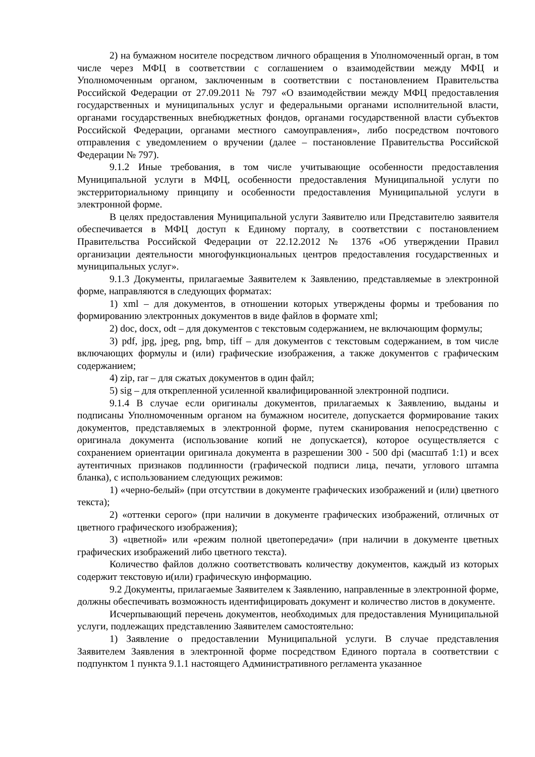2) на бумажном носителе посредством личного обращения в Уполномоченный орган, в том числе через МФЦ в соответствии с соглашением о взаимодействии между МФЦ и Уполномоченным органом, заключенным в соответствии с постановлением Правительства Российской Федерации от 27.09.2011 № 797 «О взаимодействии между МФЦ предоставления государственных и муниципальных услуг и федеральными органами исполнительной власти, органами государственных внебюджетных фондов, органами государственной власти субъектов Российской Федерации, органами местного самоуправления», либо посредством почтового отправления с уведомлением о вручении (далее – постановление Правительства Российской Федерации № 797).
9.1.2 Иные требования, в том числе учитывающие особенности предоставления Муниципальной услуги в МФЦ, особенности предоставления Муниципальной услуги по экстерриториальному принципу и особенности предоставления Муниципальной услуги в электронной форме.
В целях предоставления Муниципальной услуги Заявителю или Представителю заявителя обеспечивается в МФЦ доступ к Единому порталу, в соответствии с постановлением Правительства Российской Федерации от 22.12.2012 № 1376 «Об утверждении Правил организации деятельности многофункциональных центров предоставления государственных и муниципальных услуг».
9.1.3 Документы, прилагаемые Заявителем к Заявлению, представляемые в электронной форме, направляются в следующих форматах:
1) xml – для документов, в отношении которых утверждены формы и требования по формированию электронных документов в виде файлов в формате xml;
2) doc, docx, odt – для документов с текстовым содержанием, не включающим формулы;
3) pdf, jpg, jpeg, png, bmp, tiff – для документов с текстовым содержанием, в том числе включающих формулы и (или) графические изображения, а также документов с графическим содержанием;
4) zip, rar – для сжатых документов в один файл;
5) sig – для открепленной усиленной квалифицированной электронной подписи.
9.1.4 В случае если оригиналы документов, прилагаемых к Заявлению, выданы и подписаны Уполномоченным органом на бумажном носителе, допускается формирование таких документов, представляемых в электронной форме, путем сканирования непосредственно с оригинала документа (использование копий не допускается), которое осуществляется с сохранением ориентации оригинала документа в разрешении 300 - 500 dpi (масштаб 1:1) и всех аутентичных признаков подлинности (графической подписи лица, печати, углового штампа бланка), с использованием следующих режимов:
1) «черно-белый» (при отсутствии в документе графических изображений и (или) цветного текста);
2) «оттенки серого» (при наличии в документе графических изображений, отличных от цветного графического изображения);
3) «цветной» или «режим полной цветопередачи» (при наличии в документе цветных графических изображений либо цветного текста).
Количество файлов должно соответствовать количеству документов, каждый из которых содержит текстовую и(или) графическую информацию.
9.2 Документы, прилагаемые Заявителем к Заявлению, направленные в электронной форме, должны обеспечивать возможность идентифицировать документ и количество листов в документе.
Исчерпывающий перечень документов, необходимых для предоставления Муниципальной услуги, подлежащих представлению Заявителем самостоятельно:
1) Заявление о предоставлении Муниципальной услуги. В случае представления Заявителем Заявления в электронной форме посредством Единого портала в соответствии с подпунктом 1 пункта 9.1.1 настоящего Административного регламента указанное